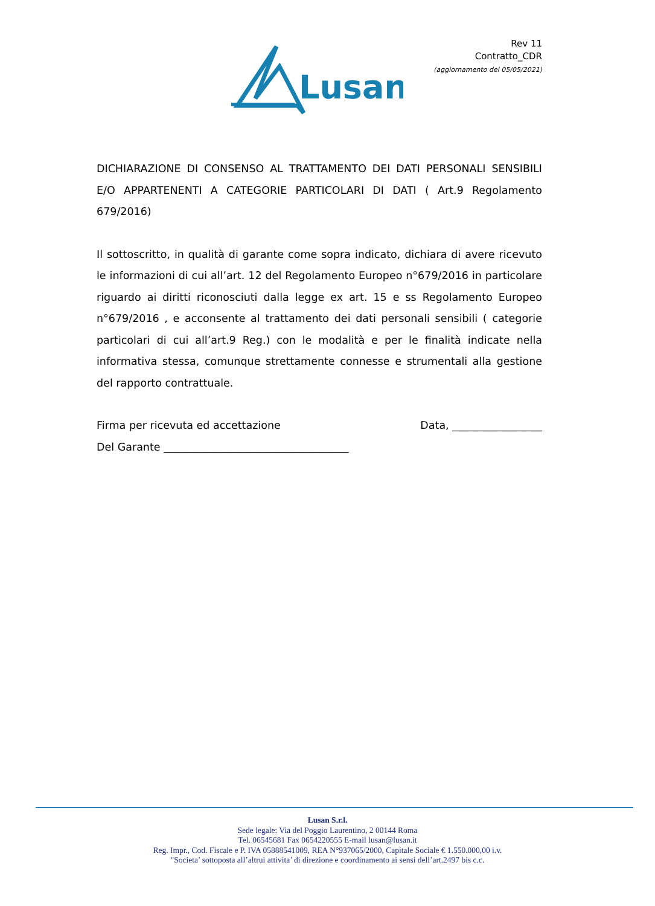Rev 11
Contratto_CDR
(aggiornamento del 05/05/2021)
Lusan
DICHIARAZIONE DI CONSENSO AL TRATTAMENTO DEI DATI PERSONALI SENSIBILI E/O APPARTENENTI A CATEGORIE PARTICOLARI DI DATI ( Art.9 Regolamento 679/2016)
Il sottoscritto, in qualità di garante come sopra indicato, dichiara di avere ricevuto le informazioni di cui all’art. 12 del Regolamento Europeo n°679/2016 in particolare riguardo ai diritti riconosciuti dalla legge ex art. 15 e ss Regolamento Europeo n°679/2016 , e acconsente al trattamento dei dati personali sensibili ( categorie particolari di cui all’art.9 Reg.) con le modalità e per le finalità indicate nella informativa stessa, comunque strettamente connesse e strumentali alla gestione del rapporto contrattuale.
Firma per ricevuta ed accettazione Data, _________________
Del Garante ___________________________________
Lusan S.r.l.
Sede legale: Via del Poggio Laurentino, 2 00144 Roma
Tel. 06545681 Fax 0654220555 E-mail lusan@lusan.it
Reg. Impr., Cod. Fiscale e P. IVA 05888541009, REA N°937065/2000, Capitale Sociale € 1.550.000,00 i.v.
"Societa’ sottoposta all’altrui attivita’ di direzione e coordinamento ai sensi dell’art.2497 bis c.c.